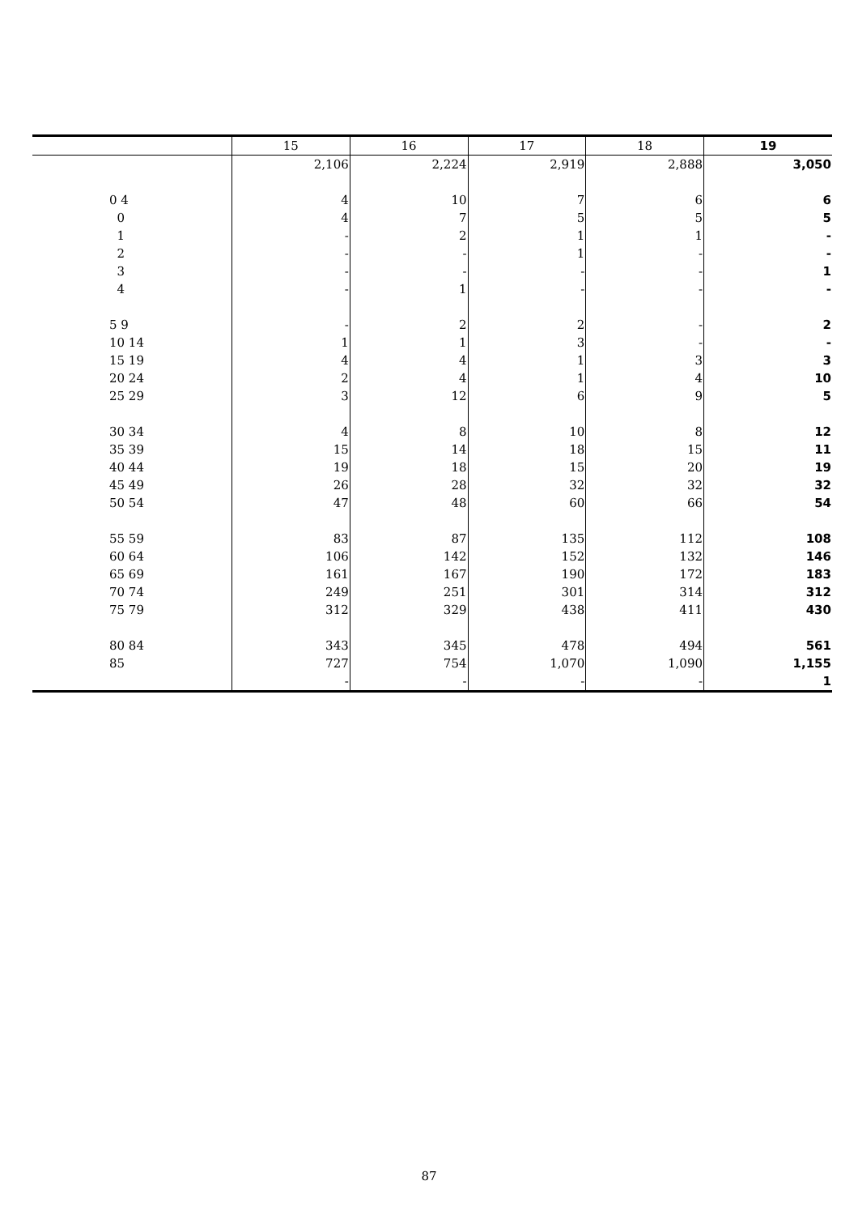| | 15 | 16 | 17 | 18 | 19 |
| --- | --- | --- | --- | --- | --- |
| | 2,106 | 2,224 | 2,919 | 2,888 | 3,050 |
| 0 4 | 4 | 10 | 7 | 6 | 6 |
| 0 | 4 | 7 | 5 | 5 | 5 |
| 1 | - | 2 | 1 | 1 | - |
| 2 | - | - | 1 | - | - |
| 3 | - | - | - | - | 1 |
| 4 | - | 1 | - | - | - |
| 5 9 | - | 2 | 2 | - | 2 |
| 10 14 | 1 | 1 | 3 | - | - |
| 15 19 | 4 | 4 | 1 | 3 | 3 |
| 20 24 | 2 | 4 | 1 | 4 | 10 |
| 25 29 | 3 | 12 | 6 | 9 | 5 |
| 30 34 | 4 | 8 | 10 | 8 | 12 |
| 35 39 | 15 | 14 | 18 | 15 | 11 |
| 40 44 | 19 | 18 | 15 | 20 | 19 |
| 45 49 | 26 | 28 | 32 | 32 | 32 |
| 50 54 | 47 | 48 | 60 | 66 | 54 |
| 55 59 | 83 | 87 | 135 | 112 | 108 |
| 60 64 | 106 | 142 | 152 | 132 | 146 |
| 65 69 | 161 | 167 | 190 | 172 | 183 |
| 70 74 | 249 | 251 | 301 | 314 | 312 |
| 75 79 | 312 | 329 | 438 | 411 | 430 |
| 80 84 | 343 | 345 | 478 | 494 | 561 |
| 85 | 727 | 754 | 1,070 | 1,090 | 1,155 |
| | - | - | - | - | 1 |
87